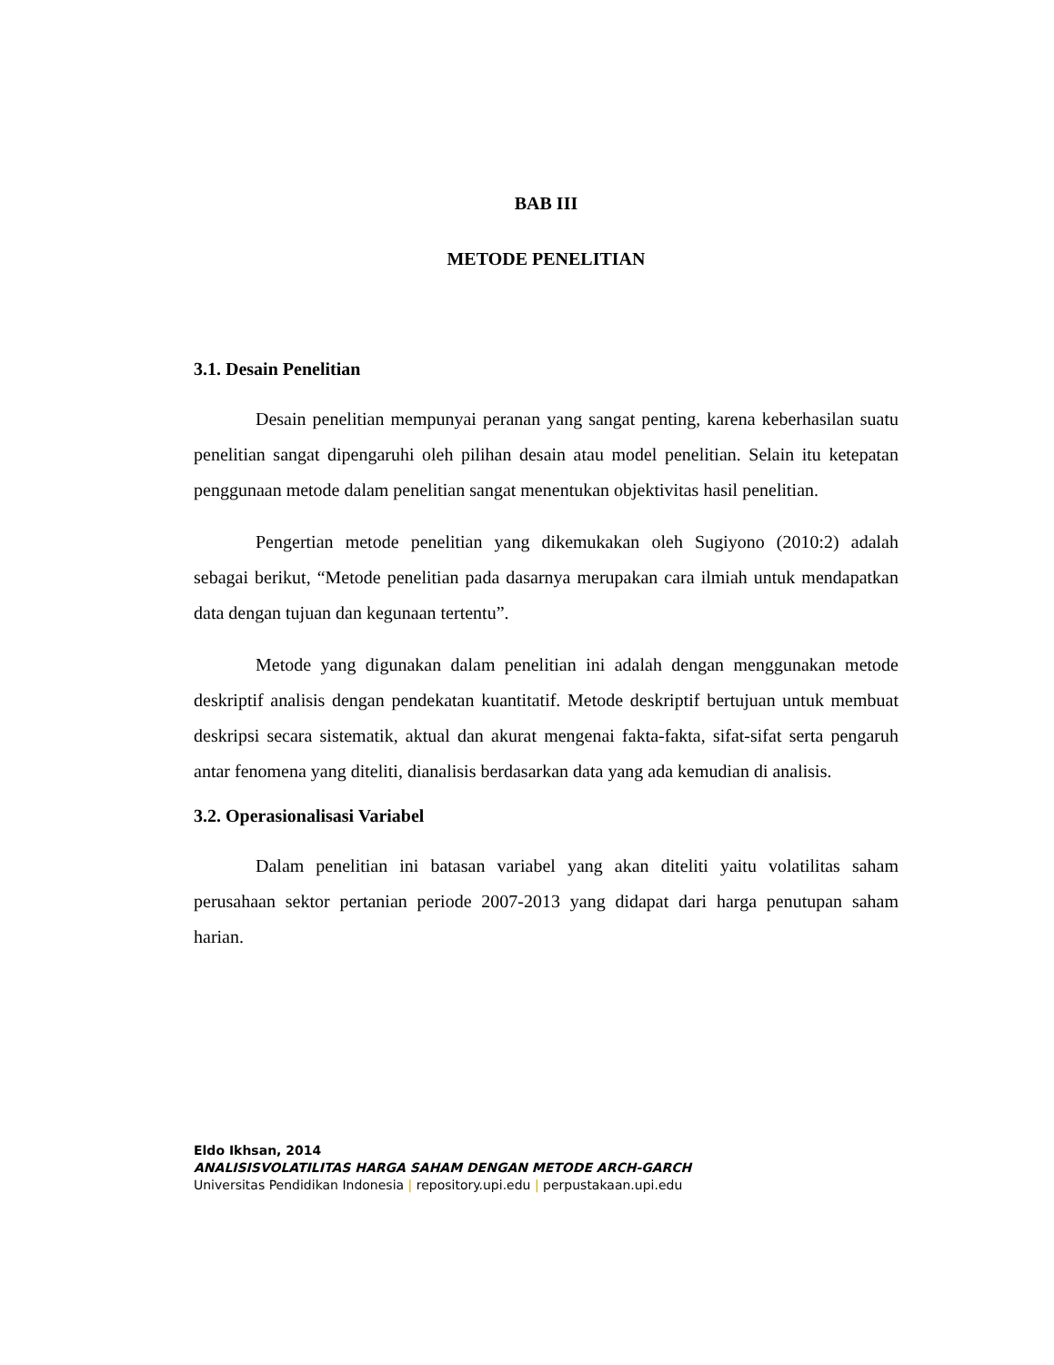BAB III
METODE PENELITIAN
3.1. Desain Penelitian
Desain penelitian mempunyai peranan yang sangat penting, karena keberhasilan suatu penelitian sangat dipengaruhi oleh pilihan desain atau model penelitian. Selain itu ketepatan penggunaan metode dalam penelitian sangat menentukan objektivitas hasil penelitian.
Pengertian metode penelitian yang dikemukakan oleh Sugiyono (2010:2) adalah sebagai berikut, “Metode penelitian pada dasarnya merupakan cara ilmiah untuk mendapatkan data dengan tujuan dan kegunaan tertentu”.
Metode yang digunakan dalam penelitian ini adalah dengan menggunakan metode deskriptif analisis dengan pendekatan kuantitatif. Metode deskriptif bertujuan untuk membuat deskripsi secara sistematik, aktual dan akurat mengenai fakta-fakta, sifat-sifat serta pengaruh antar fenomena yang diteliti, dianalisis berdasarkan data yang ada kemudian di analisis.
3.2. Operasionalisasi Variabel
Dalam penelitian ini batasan variabel yang akan diteliti yaitu volatilitas saham perusahaan sektor pertanian periode 2007-2013 yang didapat dari harga penutupan saham harian.
Eldo Ikhsan, 2014
ANALISISVOLATILITAS HARGA SAHAM DENGAN METODE ARCH-GARCH
Universitas Pendidikan Indonesia | repository.upi.edu | perpustakaan.upi.edu